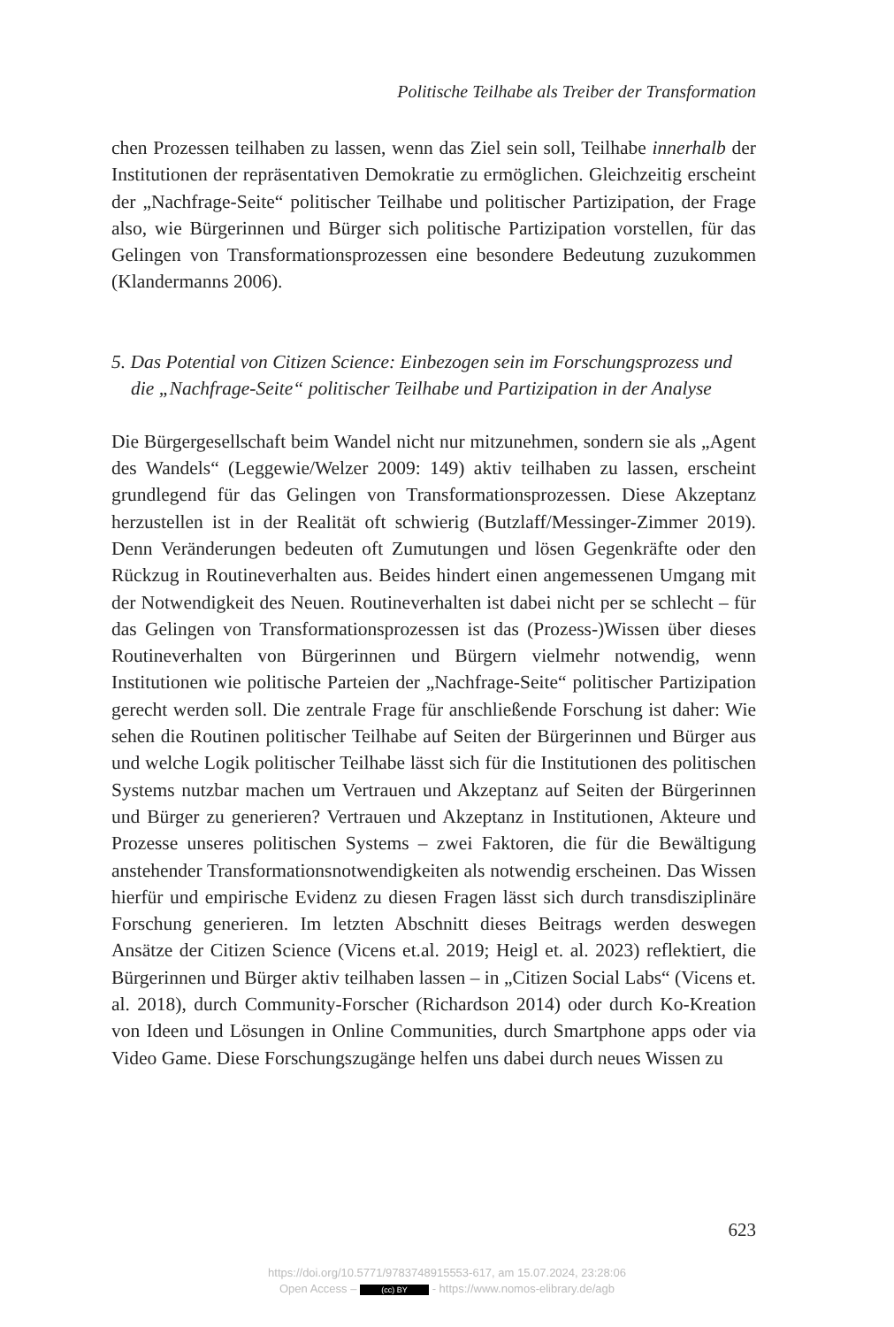Politische Teilhabe als Treiber der Transformation
chen Prozessen teilhaben zu lassen, wenn das Ziel sein soll, Teilhabe innerhalb der Institutionen der repräsentativen Demokratie zu ermöglichen. Gleichzeitig erscheint der „Nachfrage-Seite“ politischer Teilhabe und politischer Partizipation, der Frage also, wie Bürgerinnen und Bürger sich politische Partizipation vorstellen, für das Gelingen von Transformationsprozessen eine besondere Bedeutung zuzukommen (Klandermanns 2006).
5. Das Potential von Citizen Science: Einbezogen sein im Forschungsprozess und die „Nachfrage-Seite“ politischer Teilhabe und Partizipation in der Analyse
Die Bürgergesellschaft beim Wandel nicht nur mitzunehmen, sondern sie als „Agent des Wandels“ (Leggewie/Welzer 2009: 149) aktiv teilhaben zu lassen, erscheint grundlegend für das Gelingen von Transformationsprozessen. Diese Akzeptanz herzustellen ist in der Realität oft schwierig (Butzlaff/Messinger-Zimmer 2019). Denn Veränderungen bedeuten oft Zumutungen und lösen Gegenkräfte oder den Rückzug in Routineverhalten aus. Beides hindert einen angemessenen Umgang mit der Notwendigkeit des Neuen. Routineverhalten ist dabei nicht per se schlecht – für das Gelingen von Transformationsprozessen ist das (Prozess-)Wissen über dieses Routineverhalten von Bürgerinnen und Bürgern vielmehr notwendig, wenn Institutionen wie politische Parteien der „Nachfrage-Seite“ politischer Partizipation gerecht werden soll. Die zentrale Frage für anschließende Forschung ist daher: Wie sehen die Routinen politischer Teilhabe auf Seiten der Bürgerinnen und Bürger aus und welche Logik politischer Teilhabe lässt sich für die Institutionen des politischen Systems nutzbar machen um Vertrauen und Akzeptanz auf Seiten der Bürgerinnen und Bürger zu generieren? Vertrauen und Akzeptanz in Institutionen, Akteure und Prozesse unseres politischen Systems – zwei Faktoren, die für die Bewältigung anstehender Transformationsnotwendigkeiten als notwendig erscheinen. Das Wissen hierfür und empirische Evidenz zu diesen Fragen lässt sich durch transdisziplinäre Forschung generieren. Im letzten Abschnitt dieses Beitrags werden deswegen Ansätze der Citizen Science (Vicens et.al. 2019; Heigl et. al. 2023) reflektiert, die Bürgerinnen und Bürger aktiv teilhaben lassen – in „Citizen Social Labs“ (Vicens et. al. 2018), durch Community-Forscher (Richardson 2014) oder durch Ko-Kreation von Ideen und Lösungen in Online Communities, durch Smartphone apps oder via Video Game. Diese Forschungszugänge helfen uns dabei durch neues Wissen zu
623
https://doi.org/10.5771/9783748915553-617, am 15.07.2024, 23:28:06
Open Access – (cc) BY - https://www.nomos-elibrary.de/agb